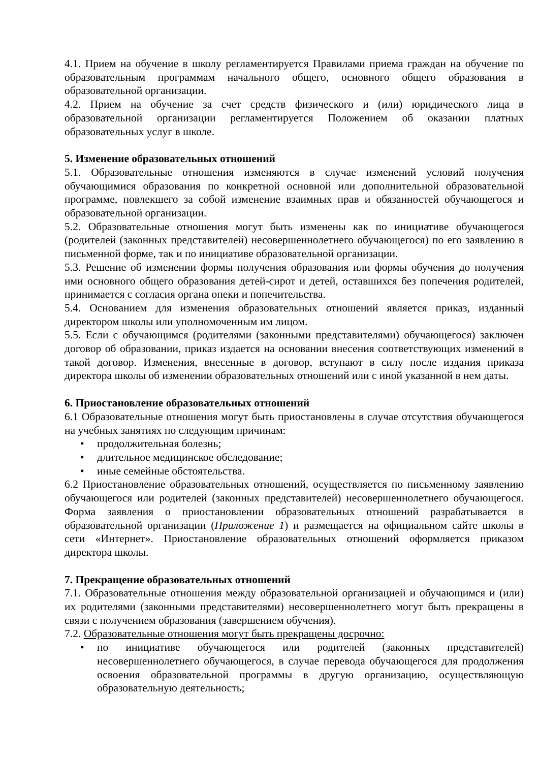4.1. Прием на обучение в школу регламентируется Правилами приема граждан на обучение по образовательным программам начального общего, основного общего образования в образовательной организации.
4.2. Прием на обучение за счет средств физического и (или) юридического лица в образовательной организации регламентируется Положением об оказании платных образовательных услуг в школе.
5. Изменение образовательных отношений
5.1. Образовательные отношения изменяются в случае изменений условий получения обучающимися образования по конкретной основной или дополнительной образовательной программе, повлекшего за собой изменение взаимных прав и обязанностей обучающегося и образовательной организации.
5.2. Образовательные отношения могут быть изменены как по инициативе обучающегося (родителей (законных представителей) несовершеннолетнего обучающегося) по его заявлению в письменной форме, так и по инициативе образовательной организации.
5.3. Решение об изменении формы получения образования или формы обучения до получения ими основного общего образования детей-сирот и детей, оставшихся без попечения родителей, принимается с согласия органа опеки и попечительства.
5.4. Основанием для изменения образовательных отношений является приказ, изданный директором школы или уполномоченным им лицом.
5.5. Если с обучающимся (родителями (законными представителями) обучающегося) заключен договор об образовании, приказ издается на основании внесения соответствующих изменений в такой договор. Изменения, внесенные в договор, вступают в силу после издания приказа директора школы об изменении образовательных отношений или с иной указанной в нем даты.
6. Приостановление образовательных отношений
6.1 Образовательные отношения могут быть приостановлены в случае отсутствия обучающегося на учебных занятиях по следующим причинам:
• продолжительная болезнь;
• длительное медицинское обследование;
• иные семейные обстоятельства.
6.2 Приостановление образовательных отношений, осуществляется по письменному заявлению обучающегося или родителей (законных представителей) несовершеннолетнего обучающегося. Форма заявления о приостановлении образовательных отношений разрабатывается в образовательной организации (Приложение 1) и размещается на официальном сайте школы в сети «Интернет». Приостановление образовательных отношений оформляется приказом директора школы.
7. Прекращение образовательных отношений
7.1. Образовательные отношения между образовательной организацией и обучающимся и (или) их родителями (законными представителями) несовершеннолетнего могут быть прекращены в связи с получением образования (завершением обучения).
7.2. Образовательные отношения могут быть прекращены досрочно:
• по инициативе обучающегося или родителей (законных представителей) несовершеннолетнего обучающегося, в случае перевода обучающегося для продолжения освоения образовательной программы в другую организацию, осуществляющую образовательную деятельность;